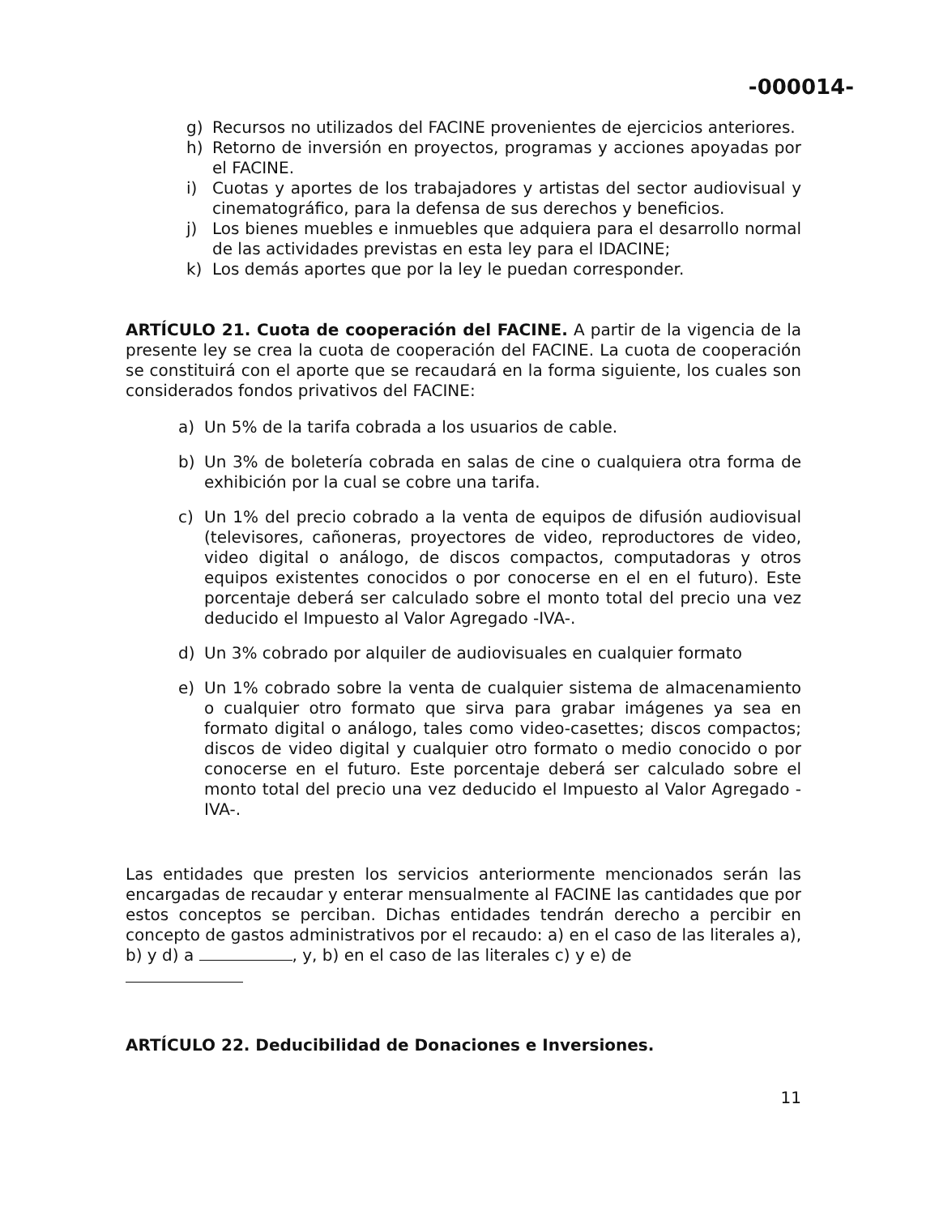-000014-
g) Recursos no utilizados del FACINE provenientes de ejercicios anteriores.
h) Retorno de inversión en proyectos, programas y acciones apoyadas por el FACINE.
i) Cuotas y aportes de los trabajadores y artistas del sector audiovisual y cinematográfico, para la defensa de sus derechos y beneficios.
j) Los bienes muebles e inmuebles que adquiera para el desarrollo normal de las actividades previstas en esta ley para el IDACINE;
k) Los demás aportes que por la ley le puedan corresponder.
ARTÍCULO 21. Cuota de cooperación del FACINE. A partir de la vigencia de la presente ley se crea la cuota de cooperación del FACINE. La cuota de cooperación se constituirá con el aporte que se recaudará en la forma siguiente, los cuales son considerados fondos privativos del FACINE:
a) Un 5% de la tarifa cobrada a los usuarios de cable.
b) Un 3% de boletería cobrada en salas de cine o cualquiera otra forma de exhibición por la cual se cobre una tarifa.
c) Un 1% del precio cobrado a la venta de equipos de difusión audiovisual (televisores, cañoneras, proyectores de video, reproductores de video, video digital o análogo, de discos compactos, computadoras y otros equipos existentes conocidos o por conocerse en el en el futuro). Este porcentaje deberá ser calculado sobre el monto total del precio una vez deducido el Impuesto al Valor Agregado -IVA-.
d) Un 3% cobrado por alquiler de audiovisuales en cualquier formato
e) Un 1% cobrado sobre la venta de cualquier sistema de almacenamiento o cualquier otro formato que sirva para grabar imágenes ya sea en formato digital o análogo, tales como video-casettes; discos compactos; discos de video digital y cualquier otro formato o medio conocido o por conocerse en el futuro. Este porcentaje deberá ser calculado sobre el monto total del precio una vez deducido el Impuesto al Valor Agregado -IVA-.
Las entidades que presten los servicios anteriormente mencionados serán las encargadas de recaudar y enterar mensualmente al FACINE las cantidades que por estos conceptos se perciban. Dichas entidades tendrán derecho a percibir en concepto de gastos administrativos por el recaudo: a) en el caso de las literales a), b) y d) a , y, b) en el caso de las literales c) y e) de
ARTÍCULO 22. Deducibilidad de Donaciones e Inversiones.
11